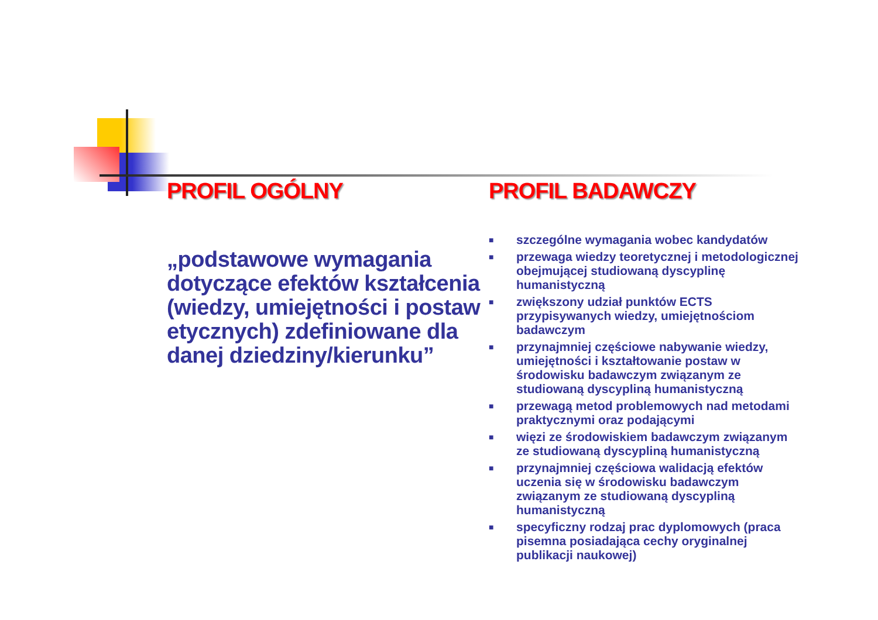PROFIL OGÓLNY
„podstawowe wymagania dotyczące efektów kształcenia (wiedzy, umiejętności i postaw etycznych) zdefiniowane dla danej dziedziny/kierunku”
PROFIL BADAWCZY
■ szczególne wymagania wobec kandydatów
■ przewaga wiedzy teoretycznej i metodologicznej obejmującej studiowaną dyscyplinę humanistyczną
■ zwiększony udział punktów ECTS przypisywanych wiedzy, umiejętnościom badawczym
■ przynajmniej częściowe nabywanie wiedzy, umiejętności i kształtowanie postaw w środowisku badawczym związanym ze studiowaną dyscypliną humanistyczną
■ przewagą metod problemowych nad metodami praktycznymi oraz podającymi
■ więzi ze środowiskiem badawczym związanym ze studiowaną dyscypliną humanistyczną
■ przynajmniej częściowa walidacją efektów uczenia się w środowisku badawczym związanym ze studiowaną dyscypliną humanistyczną
■ specyficzny rodzaj prac dyplomowych (praca pisemna posiadająca cechy oryginalnej publikacji naukowej)